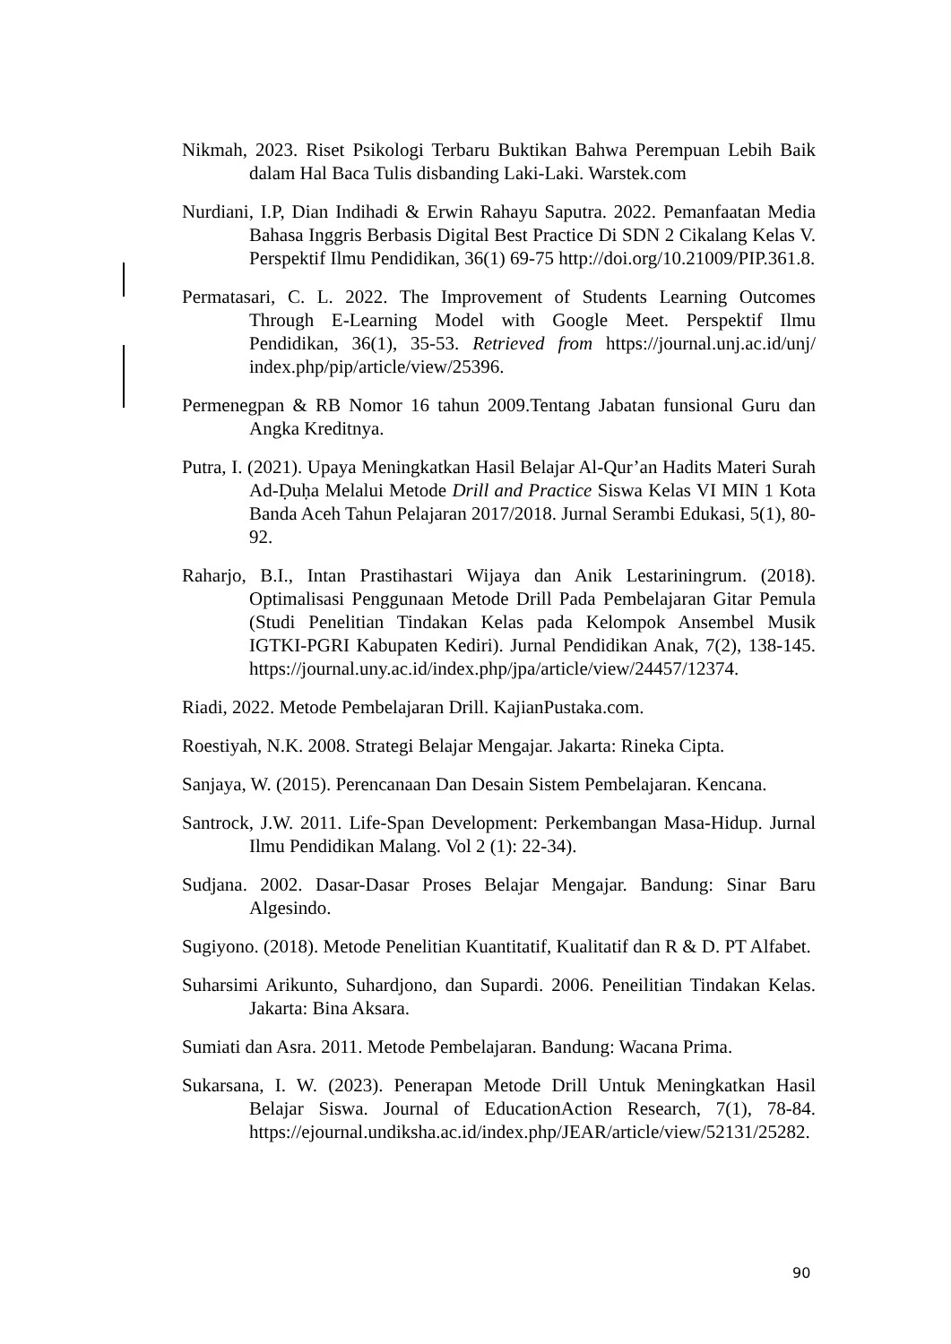Nikmah, 2023. Riset Psikologi Terbaru Buktikan Bahwa Perempuan Lebih Baik dalam Hal Baca Tulis disbanding Laki-Laki. Warstek.com
Nurdiani, I.P, Dian Indihadi & Erwin Rahayu Saputra. 2022. Pemanfaatan Media Bahasa Inggris Berbasis Digital Best Practice Di SDN 2 Cikalang Kelas V. Perspektif Ilmu Pendidikan, 36(1) 69-75 http://doi.org/10.21009/PIP.361.8.
Permatasari, C. L. 2022. The Improvement of Students Learning Outcomes Through E-Learning Model with Google Meet. Perspektif Ilmu Pendidikan, 36(1), 35-53. Retrieved from https://journal.unj.ac.id/unj/ index.php/pip/article/view/25396.
Permenegpan & RB Nomor 16 tahun 2009.Tentang Jabatan funsional Guru dan Angka Kreditnya.
Putra, I. (2021). Upaya Meningkatkan Hasil Belajar Al-Qur’an Hadits Materi Surah Ad-Ḍuḥa Melalui Metode Drill and Practice Siswa Kelas VI MIN 1 Kota Banda Aceh Tahun Pelajaran 2017/2018. Jurnal Serambi Edukasi, 5(1), 80-92.
Raharjo, B.I., Intan Prastihastari Wijaya dan Anik Lestariningrum. (2018). Optimalisasi Penggunaan Metode Drill Pada Pembelajaran Gitar Pemula (Studi Penelitian Tindakan Kelas pada Kelompok Ansembel Musik IGTKI-PGRI Kabupaten Kediri). Jurnal Pendidikan Anak, 7(2), 138-145. https://journal.uny.ac.id/index.php/jpa/article/view/24457/12374.
Riadi, 2022. Metode Pembelajaran Drill. KajianPustaka.com.
Roestiyah, N.K. 2008. Strategi Belajar Mengajar. Jakarta: Rineka Cipta.
Sanjaya, W. (2015). Perencanaan Dan Desain Sistem Pembelajaran. Kencana.
Santrock, J.W. 2011. Life-Span Development: Perkembangan Masa-Hidup. Jurnal Ilmu Pendidikan Malang. Vol 2 (1): 22-34).
Sudjana. 2002. Dasar-Dasar Proses Belajar Mengajar. Bandung: Sinar Baru Algesindo.
Sugiyono. (2018). Metode Penelitian Kuantitatif, Kualitatif dan R & D. PT Alfabet.
Suharsimi Arikunto, Suhardjono, dan Supardi. 2006. Peneilitian Tindakan Kelas. Jakarta: Bina Aksara.
Sumiati dan Asra. 2011. Metode Pembelajaran. Bandung: Wacana Prima.
Sukarsana, I. W. (2023). Penerapan Metode Drill Untuk Meningkatkan Hasil Belajar Siswa. Journal of EducationAction Research, 7(1), 78-84. https://ejournal.undiksha.ac.id/index.php/JEAR/article/view/52131/25282.
90